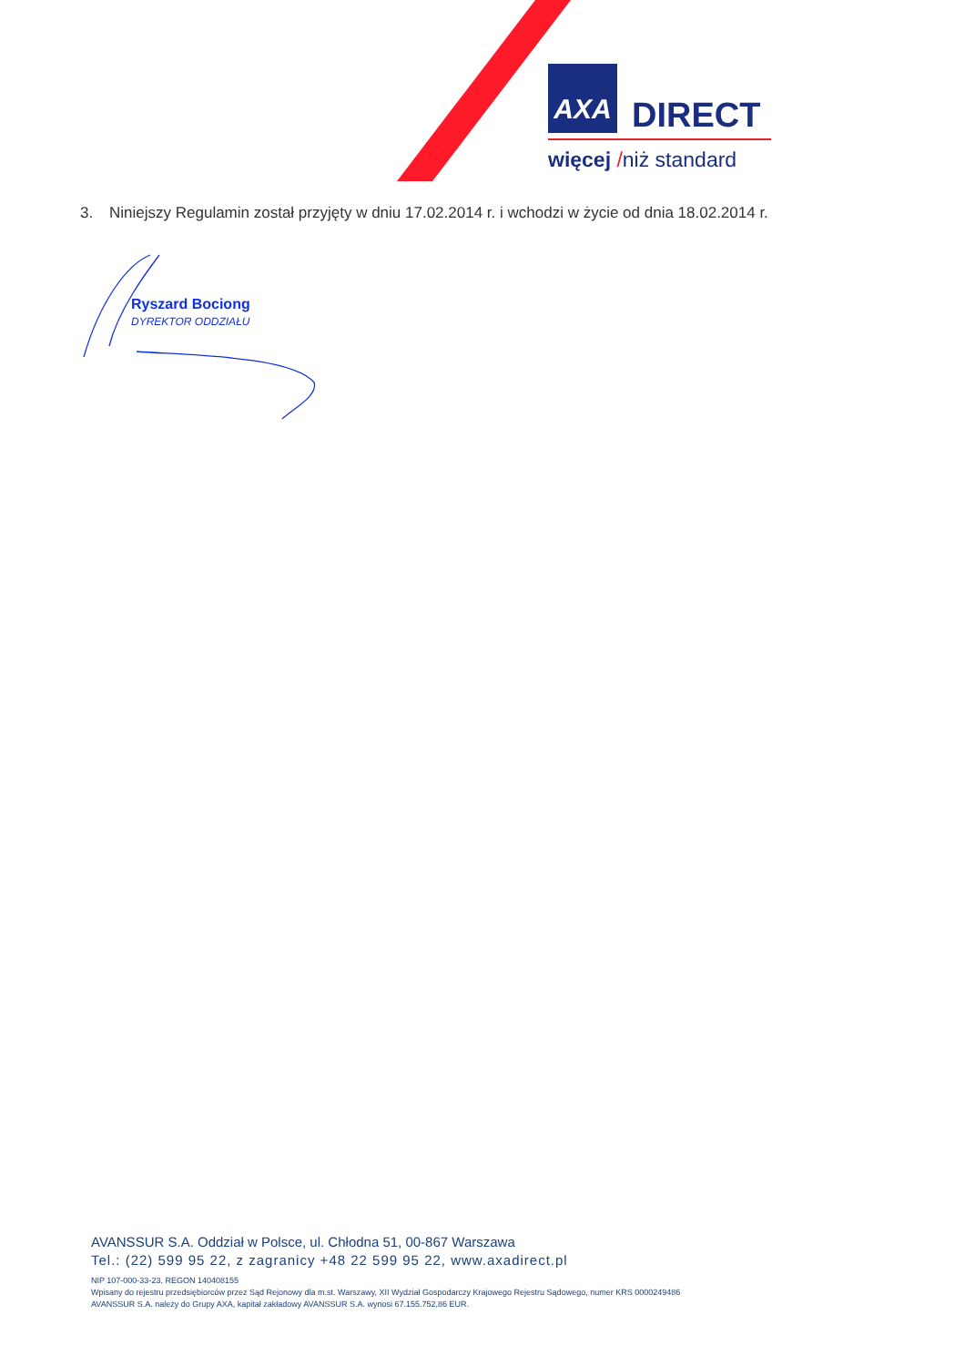AXA
DIRECT
więcej /niż standard
3. Niniejszy Regulamin został przyjęty w dniu 17.02.2014 r. i wchodzi w życie od dnia 18.02.2014 r.
Ryszard Bociong
DYREKTOR ODDZIAŁU
AVANSSUR S.A. Oddział w Polsce, ul. Chłodna 51, 00-867 Warszawa
Tel.: (22) 599 95 22, z zagranicy +48 22 599 95 22, www.axadirect.pl
NIP 107-000-33-23, REGON 140408155
Wpisany do rejestru przedsiębiorców przez Sąd Rejonowy dla m.st. Warszawy, XII Wydział Gospodarczy Krajowego Rejestru Sądowego, numer KRS 0000249486
AVANSSUR S.A. należy do Grupy AXA, kapitał zakładowy AVANSSUR S.A. wynosi 67.155.752,86 EUR.